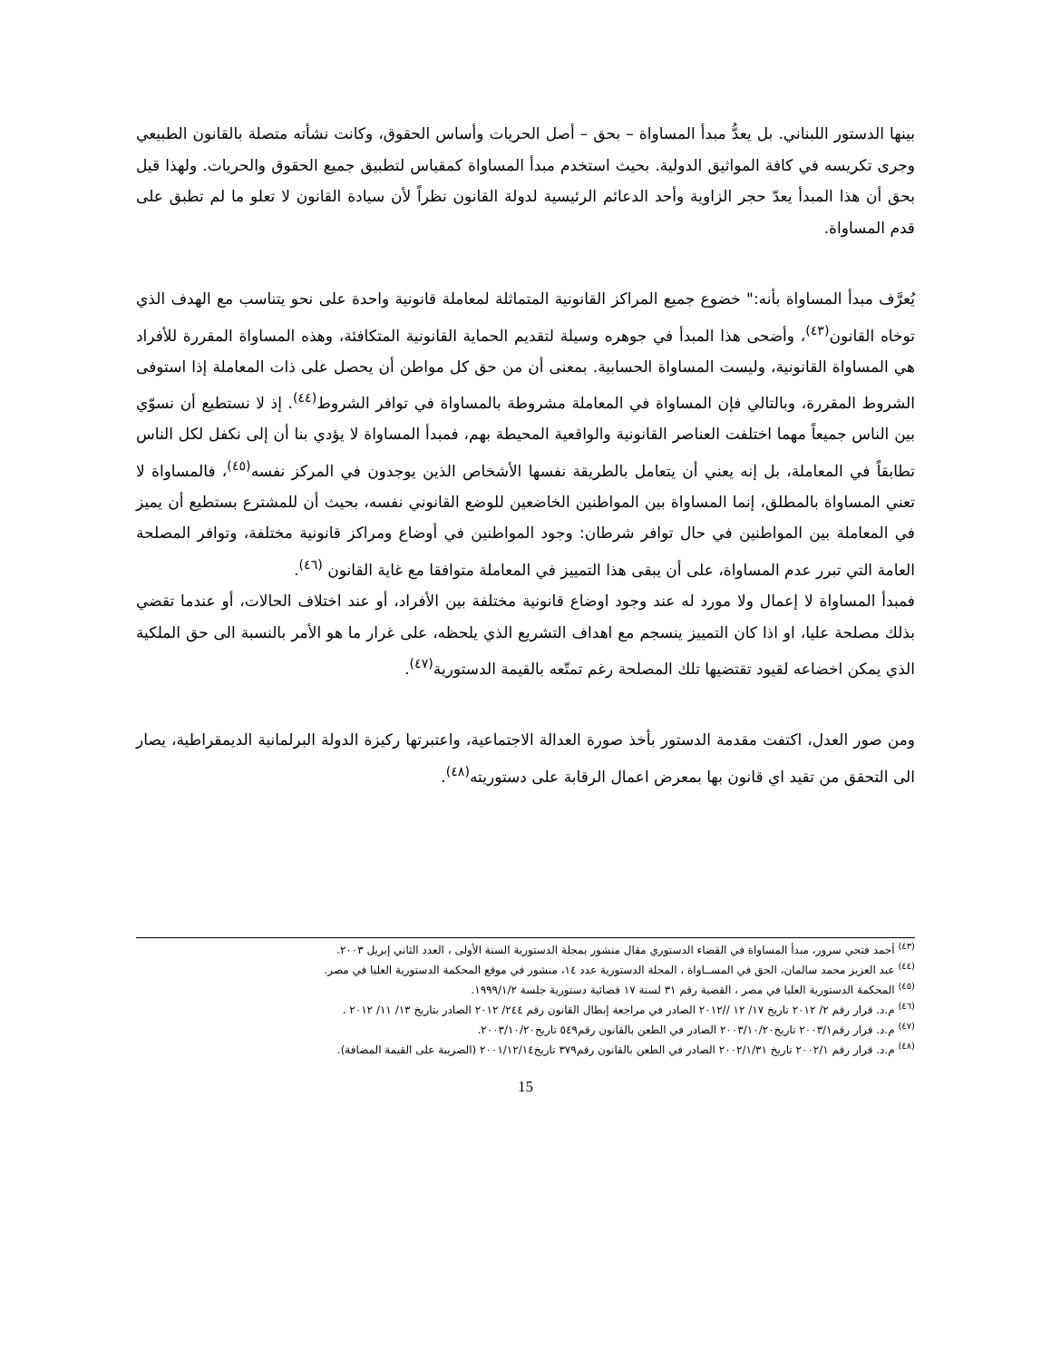بينها الدستور اللبناني. بل يعدُّ مبدأ المساواة – بحق – أصل الحريات وأساس الحقوق، وكانت نشأته متصلة بالقانون الطبيعي وجرى تكريسه في كافة المواثيق الدولية. بحيث استخدم مبدأ المساواة كمقياس لتطبيق جميع الحقوق والحريات. ولهذا قيل بحق أن هذا المبدأ يعدّ حجر الزاوية وأحد الدعائم الرئيسية لدولة القانون نظراً لأن سيادة القانون لا تعلو ما لم تطبق على قدم المساواة.
يُعرَّف مبدأ المساواة بأنه:" خضوع جميع المراكز القانونية المتماثلة لمعاملة قانونية واحدة على نحو يتناسب مع الهدف الذي توخاه القانون<sup>(٤٣)</sup>، وأضحى هذا المبدأ في جوهره وسيلة لتقديم الحماية القانونية المتكافئة، وهذه المساواة المقررة للأفراد هي المساواة القانونية، وليست المساواة الحسابية. بمعنى أن من حق كل مواطن أن يحصل على ذات المعاملة إذا استوفى الشروط المقررة، وبالتالي فإن المساواة في المعاملة مشروطة بالمساواة في توافر الشروط<sup>(٤٤)</sup>. إذ لا نستطيع أن نسوّي بين الناس جميعاً مهما اختلفت العناصر القانونية والواقعية المحيطة بهم، فمبدأ المساواة لا يؤدي بنا أن إلى نكفل لكل الناس تطابقاً في المعاملة، بل إنه يعني أن يتعامل بالطريقة نفسها الأشخاص الذين يوجدون في المركز نفسه<sup>(٤٥)</sup>، فالمساواة لا تعني المساواة بالمطلق، إنما المساواة بين المواطنين الخاضعين للوضع القانوني نفسه، بحيث أن للمشترع بستطيع أن يميز في المعاملة بين المواطنين في حال توافر شرطان: وجود المواطنين في أوضاع ومراكز قانونية مختلفة، وتوافر المصلحة العامة التي تبرر عدم المساواة، على أن يبقى هذا التمييز في المعاملة متوافقا مع غاية القانون <sup>(٤٦)</sup>.
فمبدأ المساواة لا إعمال ولا مورد له عند وجود اوضاع قانونية مختلفة بين الأفراد، أو عند اختلاف الحالات، أو عندما تقضي بذلك مصلحة عليا، او اذا كان التمييز ينسجم مع اهداف التشريع الذي يلحظه، على غرار ما هو الأمر بالنسبة الى حق الملكية الذي يمكن اخضاعه لقيود تقتضيها تلك المصلحة رغم تمتّعه بالقيمة الدستورية<sup>(٤٧)</sup>.
ومن صور العدل، اكتفت مقدمة الدستور بأخذ صورة العدالة الاجتماعية، واعتبرتها ركيزة الدولة البرلمانية الديمقراطية، يصار الى التحقق من تقيد اي قانون بها بمعرض اعمال الرقابة على دستوريته<sup>(٤٨)</sup>.
<sup>(٤٣)</sup> أحمد فتحي سرور، مبدأ المساواة في القضاء الدستوري مقال منشور بمجلة الدستورية السنة الأولى ، العدد الثاني إبريل ٢٠٠٣.
<sup>(٤٤)</sup> عبد العزيز محمد سالمان، الحق في المســاواة ، المجلة الدستورية عدد ١٤، منشور في موقع المحكمة الدستورية العليا في مصر.
<sup>(٤٥)</sup> المحكمة الدستورية العليا في مصر ، القضية رقم ٣١ لسنة ١٧ قضائية دستورية جلسة ١٩٩٩/١/٢.
<sup>(٤٦)</sup> م.د. قرار رقم ٢/ ٢٠١٢ تاريخ ١٧/ ١٢ //٢٠١٢ الصادر في مراجعة إبطال القانون رقم ٢٤٤/ ٢٠١٢ الصادر بتاريخ ١٣/ ١١/ ٢٠١٢ .
<sup>(٤٧)</sup> م.د. قرار رقم٢٠٠٣/١ تاريخ٢٠٠٣/١٠/٢٠ الصادر في الطعن بالقانون رقم٥٤٩ تاريخ٢٠٠٣/١٠/٢٠.
<sup>(٤٨)</sup> م.د. قرار رقم ٢٠٠٢/١ تاريخ ٢٠٠٢/١/٣١ الصادر في الطعن بالقانون رقم٣٧٩ تاريخ٢٠٠١/١٢/١٤ (الضريبة على القيمة المضافة).
15